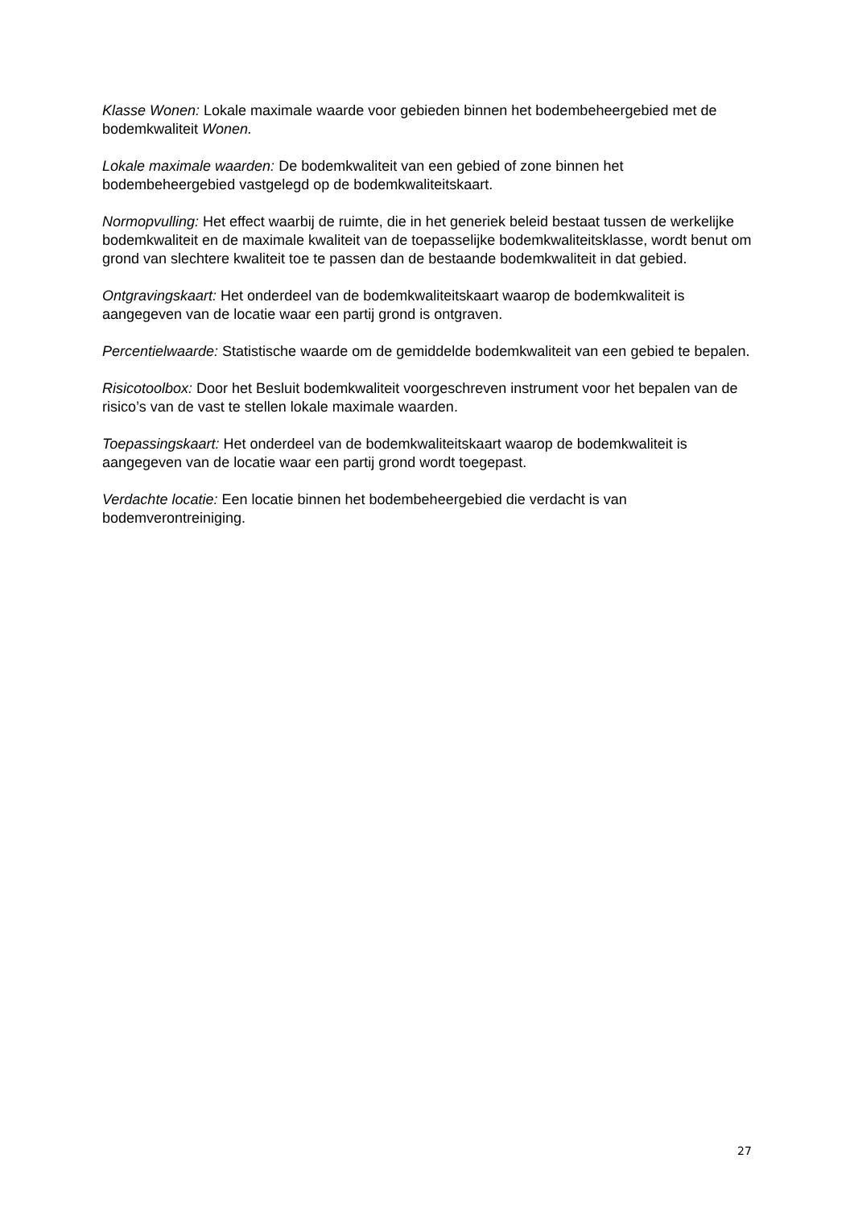Klasse Wonen: Lokale maximale waarde voor gebieden binnen het bodembeheergebied met de bodemkwaliteit Wonen.
Lokale maximale waarden: De bodemkwaliteit van een gebied of zone binnen het bodembeheergebied vastgelegd op de bodemkwaliteitskaart.
Normopvulling: Het effect waarbij de ruimte, die in het generiek beleid bestaat tussen de werkelijke bodemkwaliteit en de maximale kwaliteit van de toepasselijke bodemkwaliteitsklasse, wordt benut om grond van slechtere kwaliteit toe te passen dan de bestaande bodemkwaliteit in dat gebied.
Ontgravingskaart: Het onderdeel van de bodemkwaliteitskaart waarop de bodemkwaliteit is aangegeven van de locatie waar een partij grond is ontgraven.
Percentielwaarde: Statistische waarde om de gemiddelde bodemkwaliteit van een gebied te bepalen.
Risicotoolbox: Door het Besluit bodemkwaliteit voorgeschreven instrument voor het bepalen van de risico’s van de vast te stellen lokale maximale waarden.
Toepassingskaart: Het onderdeel van de bodemkwaliteitskaart waarop de bodemkwaliteit is aangegeven van de locatie waar een partij grond wordt toegepast.
Verdachte locatie: Een locatie binnen het bodembeheergebied die verdacht is van bodemverontreiniging.
27